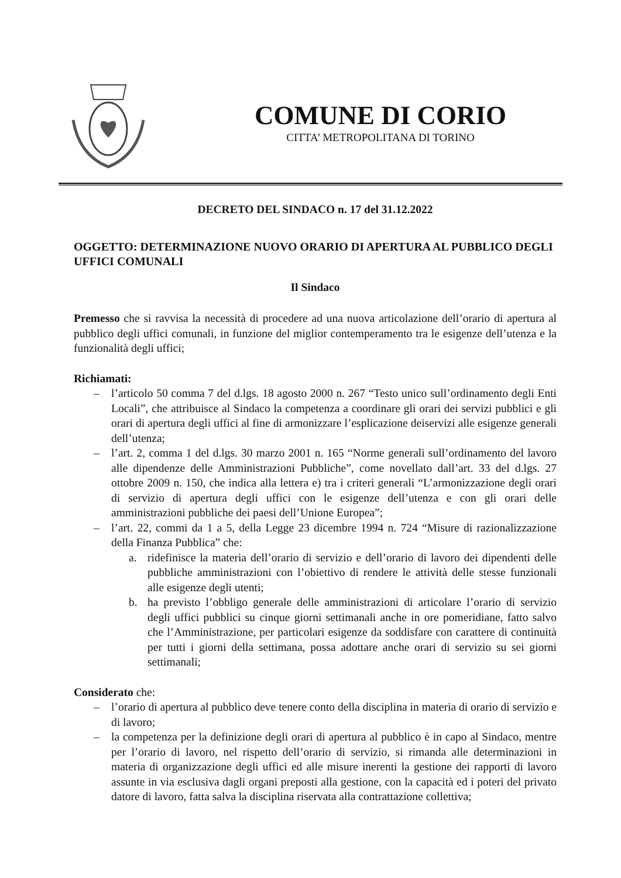COMUNE DI CORIO
CITTA’ METROPOLITANA DI TORINO
DECRETO DEL SINDACO n. 17 del 31.12.2022
OGGETTO: DETERMINAZIONE NUOVO ORARIO DI APERTURA AL PUBBLICO DEGLI UFFICI COMUNALI
Il Sindaco
Premesso che si ravvisa la necessità di procedere ad una nuova articolazione dell’orario di apertura al pubblico degli uffici comunali, in funzione del miglior contemperamento tra le esigenze dell’utenza e la funzionalità degli uffici;
Richiamati:
– l’articolo 50 comma 7 del d.lgs. 18 agosto 2000 n. 267 “Testo unico sull’ordinamento degli Enti Locali”, che attribuisce al Sindaco la competenza a coordinare gli orari dei servizi pubblici e gli orari di apertura degli uffici al fine di armonizzare l’esplicazione deiservizi alle esigenze generali dell’utenza;
– l’art. 2, comma 1 del d.lgs. 30 marzo 2001 n. 165 “Norme generali sull’ordinamento del lavoro alle dipendenze delle Amministrazioni Pubbliche”, come novellato dall’art. 33 del d.lgs. 27 ottobre 2009 n. 150, che indica alla lettera e) tra i criteri generali “L’armonizzazione degli orari di servizio di apertura degli uffici con le esigenze dell’utenza e con gli orari delle amministrazioni pubbliche dei paesi dell’Unione Europea”;
– l’art. 22, commi da 1 a 5, della Legge 23 dicembre 1994 n. 724 “Misure di razionalizzazione della Finanza Pubblica” che:
a. ridefinisce la materia dell’orario di servizio e dell’orario di lavoro dei dipendenti delle pubbliche amministrazioni con l’obiettivo di rendere le attività delle stesse funzionali alle esigenze degli utenti;
b. ha previsto l’obbligo generale delle amministrazioni di articolare l’orario di servizio degli uffici pubblici su cinque giorni settimanali anche in ore pomeridiane, fatto salvo che l’Amministrazione, per particolari esigenze da soddisfare con carattere di continuità per tutti i giorni della settimana, possa adottare anche orari di servizio su sei giorni settimanali;
Considerato che:
– l’orario di apertura al pubblico deve tenere conto della disciplina in materia di orario di servizio e di lavoro;
– la competenza per la definizione degli orari di apertura al pubblico è in capo al Sindaco, mentre per l’orario di lavoro, nel rispetto dell’orario di servizio, si rimanda alle determinazioni in materia di organizzazione degli uffici ed alle misure inerenti la gestione dei rapporti di lavoro assunte in via esclusiva dagli organi preposti alla gestione, con la capacità ed i poteri del privato datore di lavoro, fatta salva la disciplina riservata alla contrattazione collettiva;